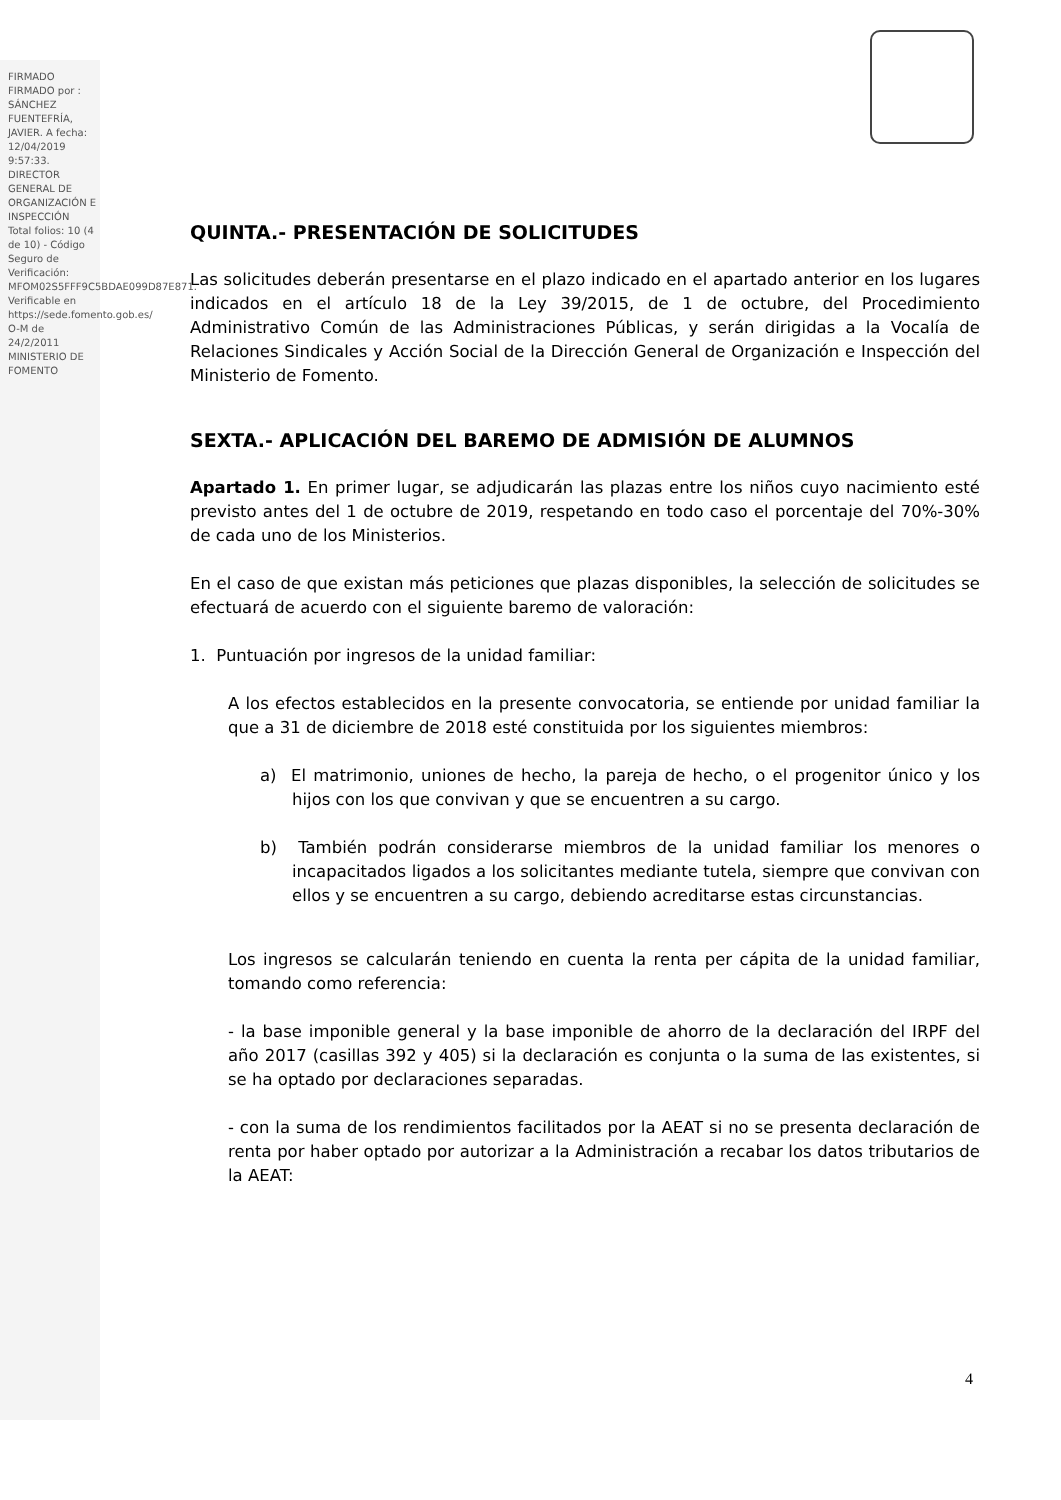FIRMADO
FIRMADO por : SÁNCHEZ FUENTEFRÍA, JAVIER. A fecha: 12/04/2019 9:57:33.
DIRECTOR GENERAL DE ORGANIZACIÓN E INSPECCIÓN
Total folios: 10 (4 de 10) - Código Seguro de Verificación: MFOM02S5FFF9C5BDAE099D87E871. Verificable en https://sede.fomento.gob.es/ O-M de 24/2/2011
MINISTERIO DE FOMENTO
QUINTA.- PRESENTACIÓN DE SOLICITUDES
Las solicitudes deberán presentarse en el plazo indicado en el apartado anterior en los lugares indicados en el artículo 18 de la Ley 39/2015, de 1 de octubre, del Procedimiento Administrativo Común de las Administraciones Públicas, y serán dirigidas a la Vocalía de Relaciones Sindicales y Acción Social de la Dirección General de Organización e Inspección del Ministerio de Fomento.
SEXTA.- APLICACIÓN DEL BAREMO DE ADMISIÓN DE ALUMNOS
Apartado 1. En primer lugar, se adjudicarán las plazas entre los niños cuyo nacimiento esté previsto antes del 1 de octubre de 2019, respetando en todo caso el porcentaje del 70%-30% de cada uno de los Ministerios.
En el caso de que existan más peticiones que plazas disponibles, la selección de solicitudes se efectuará de acuerdo con el siguiente baremo de valoración:
1. Puntuación por ingresos de la unidad familiar:
A los efectos establecidos en la presente convocatoria, se entiende por unidad familiar la que a 31 de diciembre de 2018 esté constituida por los siguientes miembros:
a) El matrimonio, uniones de hecho, la pareja de hecho, o el progenitor único y los hijos con los que convivan y que se encuentren a su cargo.
b) También podrán considerarse miembros de la unidad familiar los menores o incapacitados ligados a los solicitantes mediante tutela, siempre que convivan con ellos y se encuentren a su cargo, debiendo acreditarse estas circunstancias.
Los ingresos se calcularán teniendo en cuenta la renta per cápita de la unidad familiar, tomando como referencia:
- la base imponible general y la base imponible de ahorro de la declaración del IRPF del año 2017 (casillas 392 y 405) si la declaración es conjunta o la suma de las existentes, si se ha optado por declaraciones separadas.
- con la suma de los rendimientos facilitados por la AEAT si no se presenta declaración de renta por haber optado por autorizar a la Administración a recabar los datos tributarios de la AEAT:
4